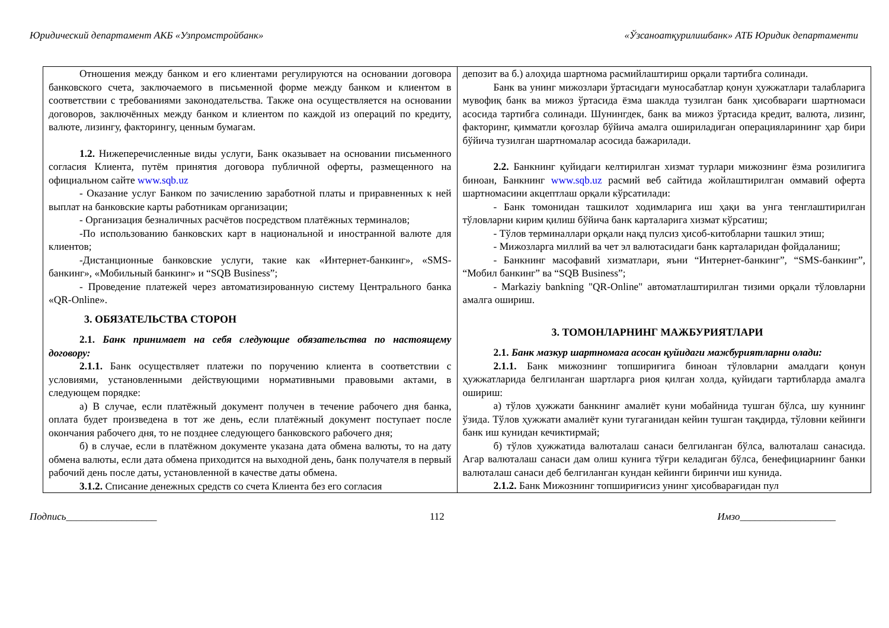Юридический департамент АКБ «Узпромстройбанк» «Ўзсаноатқурилишбанк» АТБ Юридик департаменти
| Отношения между банком и его клиентами регулируются на основании договора банковского счета, заключаемого в письменной форме между банком и клиентом в соответствии с требованиями законодательства. Также она осуществляется на основании договоров, заключённых между банком и клиентом по каждой из операций по кредиту, валюте, лизингу, факторингу, ценным бумагам. 1.2. Нижеперечисленные виды услуги, Банк оказывает на основании письменного согласия Клиента, путём принятия договора публичной оферты, размещенного на официальном сайте www.sqb.uz - Оказание услуг Банком по зачислению заработной платы и приравненных к ней выплат на банковские карты работникам организации; - Организация безналичных расчётов посредством платёжных терминалов; -По использованию банковских карт в национальной и иностранной валюте для клиентов; -Дистанционные банковские услуги, такие как «Интернет-банкинг», «SMS-банкинг», «Мобильный банкинг» и “SQB Business”; - Проведение платежей через автоматизированную систему Центрального банка «QR-Online». 3. ОБЯЗАТЕЛЬСТВА СТОРОН 2.1. Банк принимает на себя следующие обязательства по настоящему договору: 2.1.1. Банк осуществляет платежи по поручению клиента в соответствии с условиями, установленными действующими нормативными правовыми актами, в следующем порядке: а) В случае, если платёжный документ получен в течение рабочего дня банка, оплата будет произведена в тот же день, если платёжный документ поступает после окончания рабочего дня, то не позднее следующего банковского рабочего дня; б) в случае, если в платёжном документе указана дата обмена валюты, то на дату обмена валюты, если дата обмена приходится на выходной день, банк получателя в первый рабочий день после даты, установленной в качестве даты обмена. 3.1.2. Списание денежных средств со счета Клиента без его согласия | депозит ва б.) алоҳида шартнома расмийлаштириш орқали тартибга солинади. Банк ва унинг мижозлари ўртасидаги муносабатлар қонун ҳужжатлари талабларига мувофиқ банк ва мижоз ўртасида ёзма шаклда тузилган банк ҳисобварағи шартномаси асосида тартибга солинади. Шунингдек, банк ва мижоз ўртасида кредит, валюта, лизинг, факторинг, қимматли қоғозлар бўйича амалга ошириладиган операцияларининг ҳар бири бўйича тузилган шартномалар асосида бажарилади. 2.2. Банкнинг қуйидаги келтирилган хизмат турлари мижознинг ёзма розилигига биноан, Банкнинг www.sqb.uz расмий веб сайтида жойлаштирилган оммавий оферта шартномасини акцептлаш орқали кўрсатилади: - Банк томонидан ташкилот ходимларига иш ҳақи ва унга тенглаштирилган тўловларни кирим қилиш бўйича банк карталарига хизмат кўрсатиш; - Тўлов терминаллари орқали нақд пулсиз ҳисоб-китобларни ташкил этиш; - Мижозларга миллий ва чет эл валютасидаги банк карталаридан фойдаланиш; - Банкнинг масофавий хизматлари, яъни “Интернет-банкинг”, “SMS-банкинг”, “Мобил банкинг” ва “SQB Business”; - Markaziy bankning "QR-Online" автоматлаштирилган тизими орқали тўловларни амалга ошириш. 3. ТОМОНЛАРНИНГ МАЖБУРИЯТЛАРИ 2.1. Банк мазкур шартномага асосан қуйидаги мажбуриятларни олади: 2.1.1. Банк мижознинг топшириғига биноан тўловларни амалдаги қонун ҳужжатларида белгиланган шартларга риоя қилган холда, қуйидаги тартибларда амалга ошириш: а) тўлов ҳужжати банкнинг амалиёт куни мобайнида тушган бўлса, шу куннинг ўзида. Тўлов ҳужжати амалиёт куни тугаганидан кейин тушган тақдирда, тўловни кейинги банк иш кунидан кечиктирмай; б) тўлов ҳужжатида валюталаш санаси белгиланган бўлса, валюталаш санасида. Агар валюталаш санаси дам олиш кунига тўғри келадиган бўлса, бенефициарнинг банки валюталаш санаси деб белгиланган кундан кейинги биринчи иш кунида. 2.1.2. Банк Мижознинг топшириғисиз унинг ҳисобварағидан пул |
Подпись__________________ 112 Имзо___________________